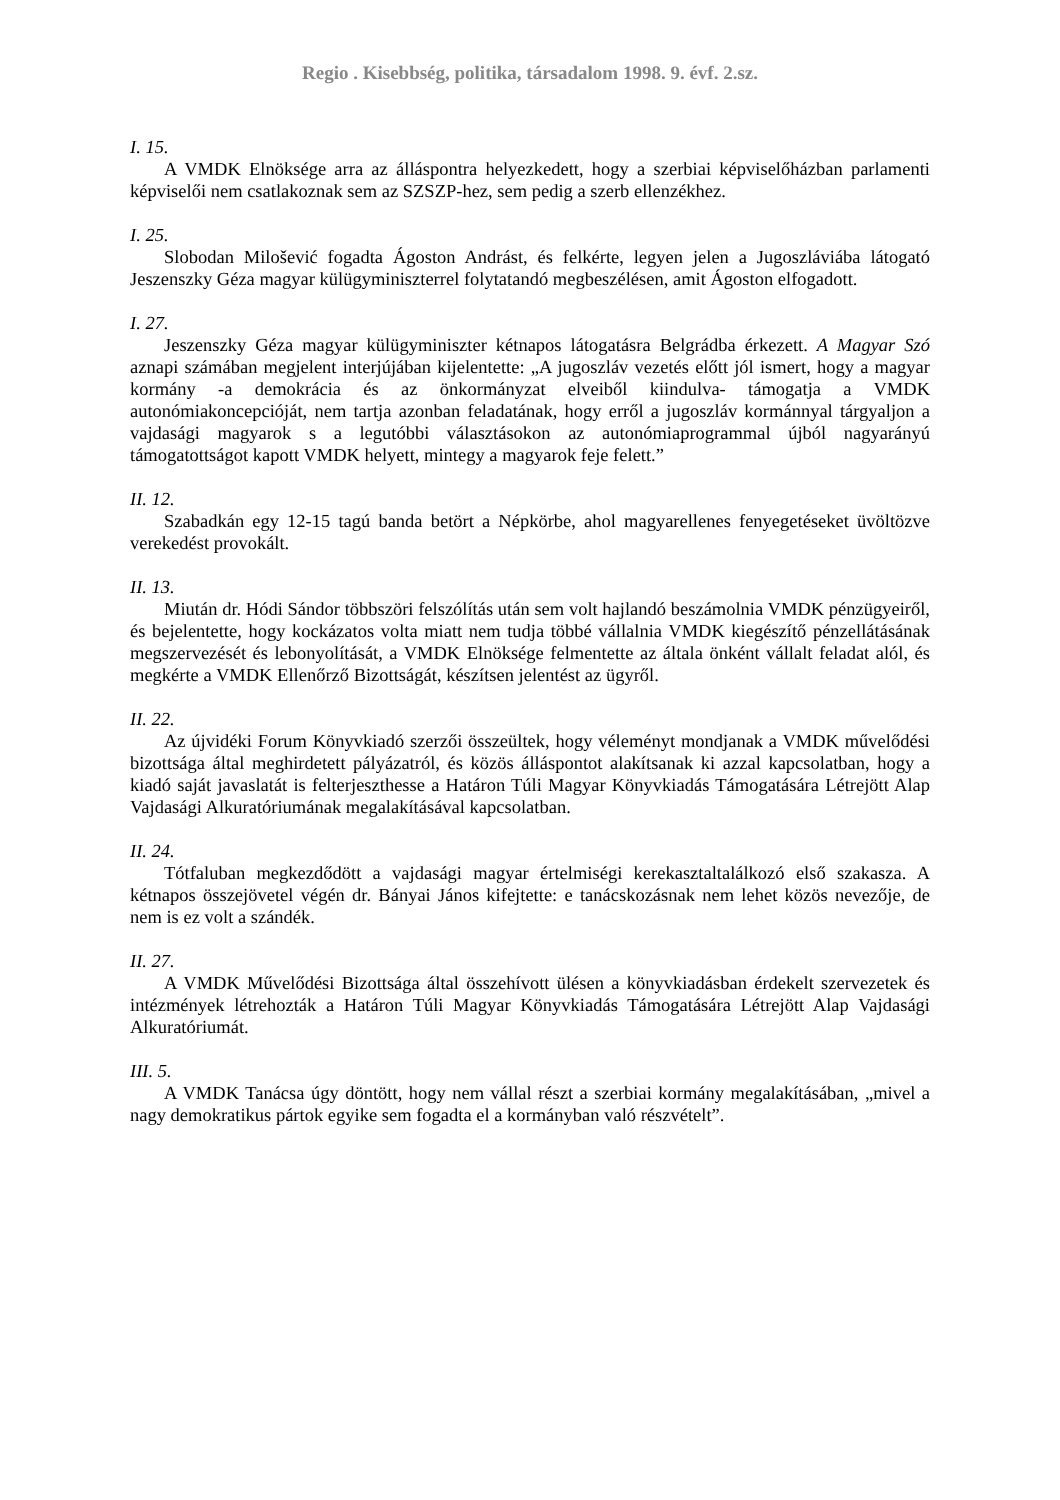Regio . Kisebbség, politika, társadalom 1998. 9. évf. 2.sz.
I. 15.
A VMDK Elnöksége arra az álláspontra helyezkedett, hogy a szerbiai képviselőházban parlamenti képviselői nem csatlakoznak sem az SZSZP-hez, sem pedig a szerb ellenzékhez.
I. 25.
Slobodan Milošević fogadta Ágoston Andrást, és felkérte, legyen jelen a Jugoszláviába látogató Jeszenszky Géza magyar külügyminiszterrel folytatandó megbeszélésen, amit Ágoston elfogadott.
I. 27.
Jeszenszky Géza magyar külügyminiszter kétnapos látogatásra Belgrádba érkezett. A Magyar Szó aznapi számában megjelent interjújában kijelentette: „A jugoszláv vezetés előtt jól ismert, hogy a magyar kormány -a demokrácia és az önkormányzat elveiből kiindulva- támogatja a VMDK autonómiakoncepcióját, nem tartja azonban feladatának, hogy erről a jugoszláv kormánnyal tárgyaljon a vajdasági magyarok s a legutóbbi választásokon az autonómiaprogrammal újból nagyarányú támogatottságot kapott VMDK helyett, mintegy a magyarok feje felett.”
II. 12.
Szabadkán egy 12-15 tagú banda betört a Népkörbe, ahol magyarellenes fenyegetéseket üvöltözve verekedést provokált.
II. 13.
Miután dr. Hódi Sándor többszöri felszólítás után sem volt hajlandó beszámolnia VMDK pénzügyeiről, és bejelentette, hogy kockázatos volta miatt nem tudja többé vállalnia VMDK kiegészítő pénzellátásának megszervezését és lebonyolítását, a VMDK Elnöksége felmentette az általa önként vállalt feladat alól, és megkérte a VMDK Ellenőrző Bizottságát, készítsen jelentést az ügyről.
II. 22.
Az újvidéki Forum Könyvkiadó szerzői összeültek, hogy véleményt mondjanak a VMDK művelődési bizottsága által meghirdetett pályázatról, és közös álláspontot alakítsanak ki azzal kapcsolatban, hogy a kiadó saját javaslatát is felterjeszthesse a Határon Túli Magyar Könyvkiadás Támogatására Létrejött Alap Vajdasági Alkuratóriumának megalakításával kapcsolatban.
II. 24.
Tótfaluban megkezdődött a vajdasági magyar értelmiségi kerekasztaltalálkozó első szakasza. A kétnapos összejövetel végén dr. Bányai János kifejtette: e tanácskozásnak nem lehet közös nevezője, de nem is ez volt a szándék.
II. 27.
A VMDK Művelődési Bizottsága által összehívott ülésen a könyvkiadásban érdekelt szervezetek és intézmények létrehozták a Határon Túli Magyar Könyvkiadás Támogatására Létrejött Alap Vajdasági Alkuratóriumát.
III. 5.
A VMDK Tanácsa úgy döntött, hogy nem vállal részt a szerbiai kormány megalakításában, „mivel a nagy demokratikus pártok egyike sem fogadta el a kormányban való részvételt”.